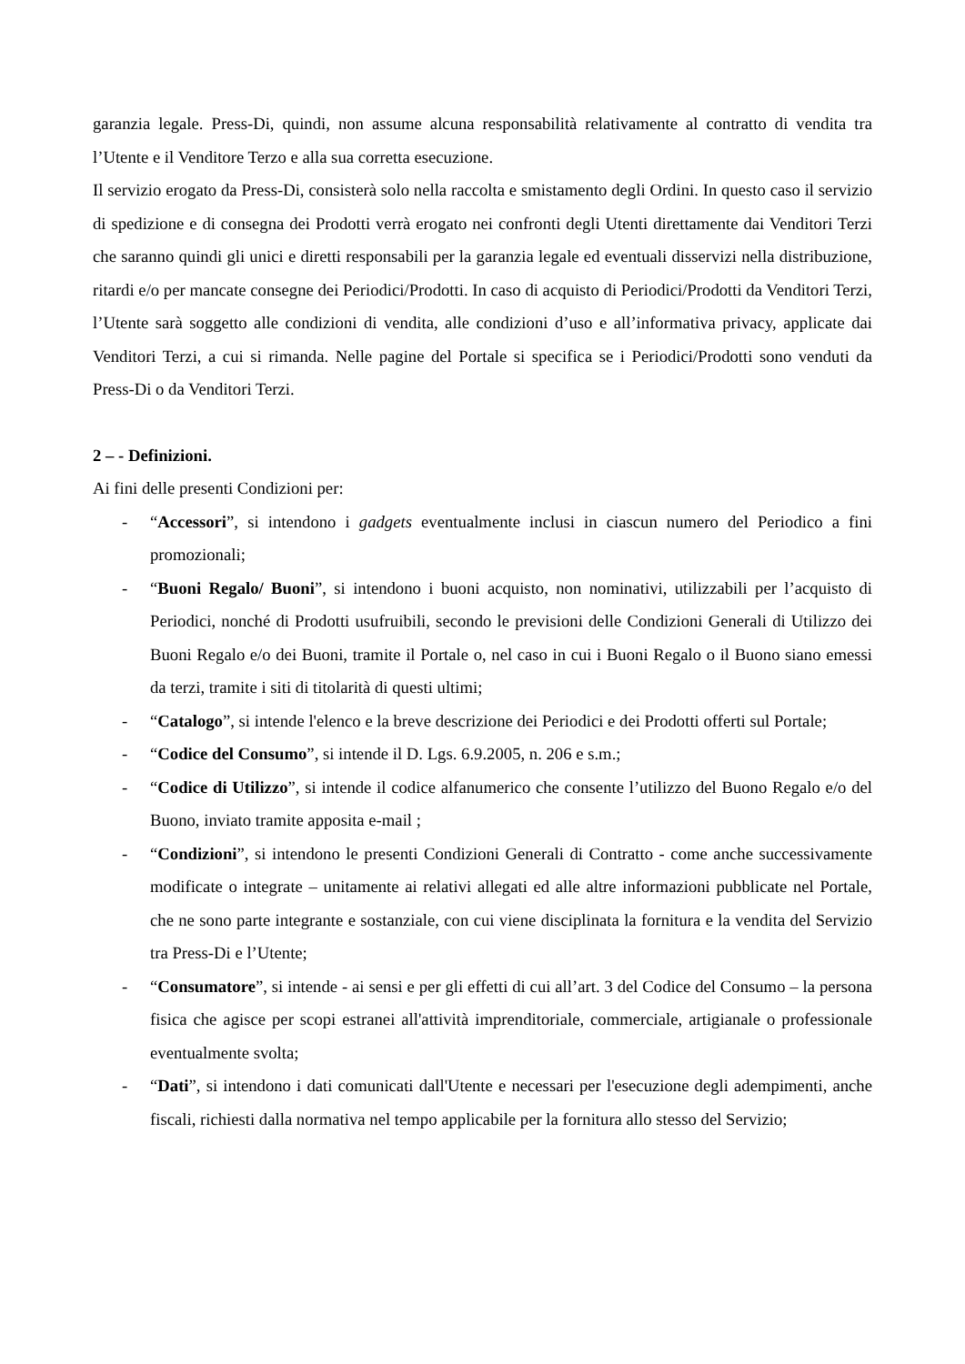garanzia legale. Press-Di, quindi, non assume alcuna responsabilità relativamente al contratto di vendita tra l’Utente e il Venditore Terzo e alla sua corretta esecuzione.
Il servizio erogato da Press-Di, consisterà solo nella raccolta e smistamento degli Ordini. In questo caso il servizio di spedizione e di consegna dei Prodotti verrà erogato nei confronti degli Utenti direttamente dai Venditori Terzi che saranno quindi gli unici e diretti responsabili per la garanzia legale ed eventuali disservizi nella distribuzione, ritardi e/o per mancate consegne dei Periodici/Prodotti. In caso di acquisto di Periodici/Prodotti da Venditori Terzi, l’Utente sarà soggetto alle condizioni di vendita, alle condizioni d’uso e all’informativa privacy, applicate dai Venditori Terzi, a cui si rimanda. Nelle pagine del Portale si specifica se i Periodici/Prodotti sono venduti da Press-Di o da Venditori Terzi.
2 – - Definizioni.
Ai fini delle presenti Condizioni per:
- “Accessori”, si intendono i gadgets eventualmente inclusi in ciascun numero del Periodico a fini promozionali;
- “Buoni Regalo/ Buoni”, si intendono i buoni acquisto, non nominativi, utilizzabili per l’acquisto di Periodici, nonché di Prodotti usufruibili, secondo le previsioni delle Condizioni Generali di Utilizzo dei Buoni Regalo e/o dei Buoni, tramite il Portale o, nel caso in cui i Buoni Regalo o il Buono siano emessi da terzi, tramite i siti di titolarità di questi ultimi;
- “Catalogo”, si intende l'elenco e la breve descrizione dei Periodici e dei Prodotti offerti sul Portale;
- “Codice del Consumo”, si intende il D. Lgs. 6.9.2005, n. 206 e s.m.;
- “Codice di Utilizzo”, si intende il codice alfanumerico che consente l’utilizzo del Buono Regalo e/o del Buono, inviato tramite apposita e-mail ;
- “Condizioni”, si intendono le presenti Condizioni Generali di Contratto - come anche successivamente modificate o integrate – unitamente ai relativi allegati ed alle altre informazioni pubblicate nel Portale, che ne sono parte integrante e sostanziale, con cui viene disciplinata la fornitura e la vendita del Servizio tra Press-Di e l’Utente;
- “Consumatore”, si intende - ai sensi e per gli effetti di cui all’art. 3 del Codice del Consumo – la persona fisica che agisce per scopi estranei all'attività imprenditoriale, commerciale, artigianale o professionale eventualmente svolta;
- “Dati”, si intendono i dati comunicati dall'Utente e necessari per l'esecuzione degli adempimenti, anche fiscali, richiesti dalla normativa nel tempo applicabile per la fornitura allo stesso del Servizio;